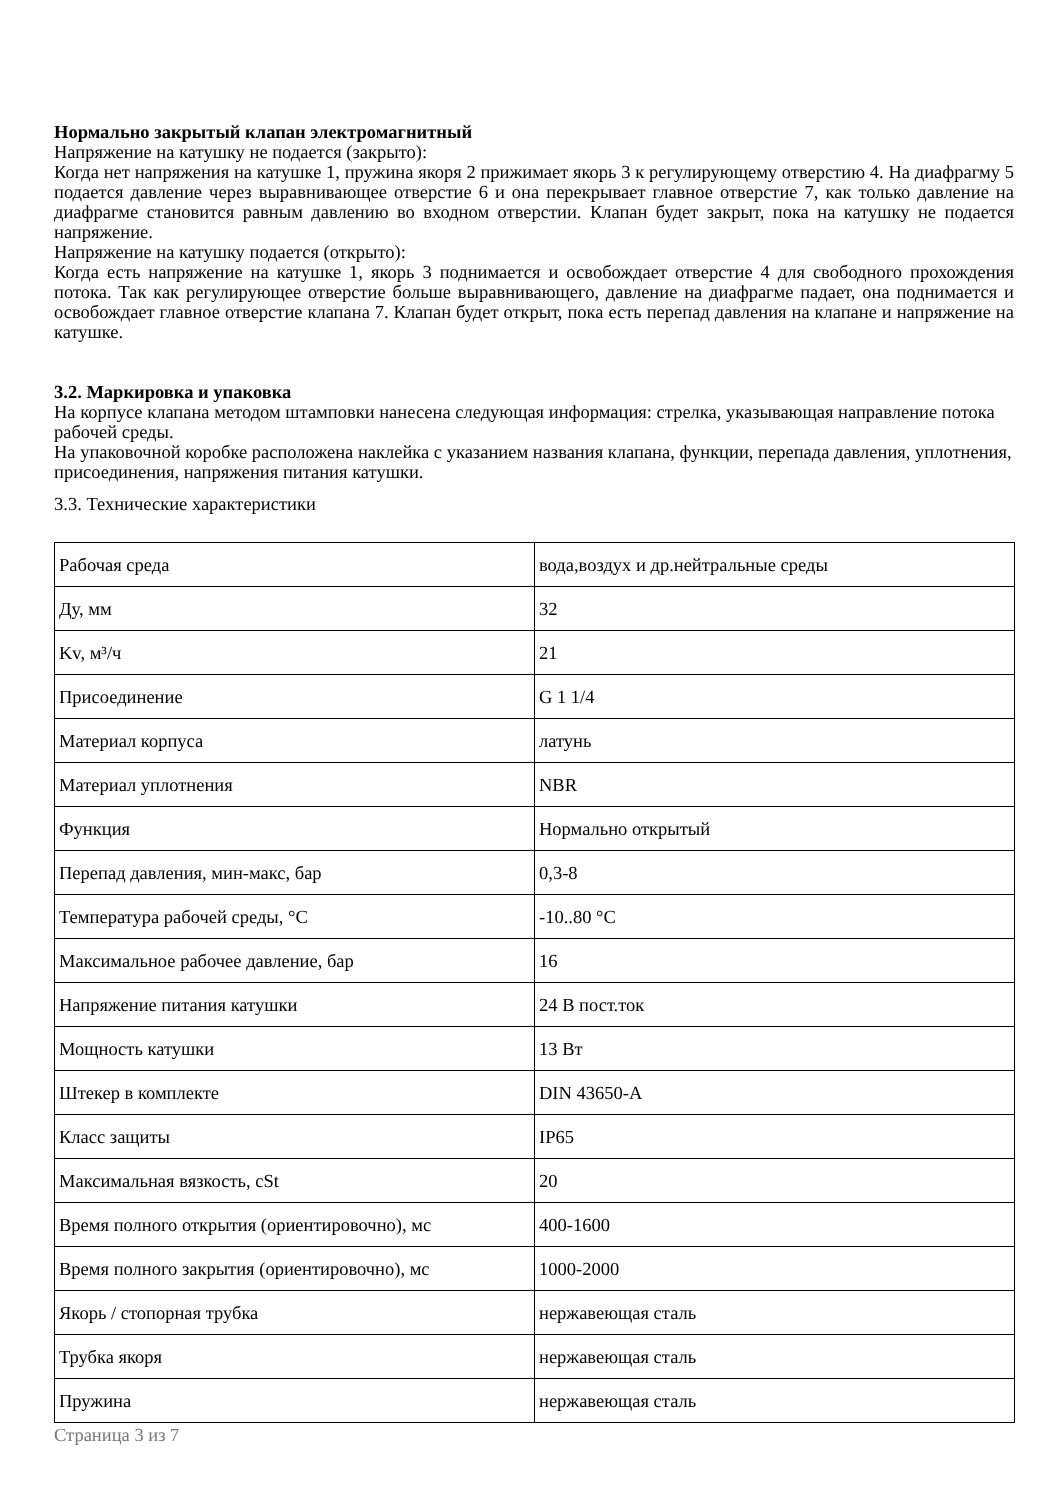Нормально закрытый клапан электромагнитный
Напряжение на катушку не подается (закрыто):
Когда нет напряжения на катушке 1, пружина якоря 2 прижимает якорь 3 к регулирующему отверстию 4. На диафрагму 5 подается давление через выравнивающее отверстие 6 и она перекрывает главное отверстие 7, как только давление на диафрагме становится равным давлению во входном отверстии. Клапан будет закрыт, пока на катушку не подается напряжение.
Напряжение на катушку подается (открыто):
Когда есть напряжение на катушке 1, якорь 3 поднимается и освобождает отверстие 4 для свободного прохождения потока. Так как регулирующее отверстие больше выравнивающего, давление на диафрагме падает, она поднимается и освобождает главное отверстие клапана 7. Клапан будет открыт, пока есть перепад давления на клапане и напряжение на катушке.
3.2. Маркировка и упаковка
На корпусе клапана методом штамповки нанесена следующая информация: стрелка, указывающая направление потока рабочей среды.
На упаковочной коробке расположена наклейка с указанием названия клапана, функции, перепада давления, уплотнения, присоединения, напряжения питания катушки.
3.3. Технические характеристики
| Рабочая среда | вода,воздух и др.нейтральные среды |
| Ду, мм | 32 |
| Kv, м³/ч | 21 |
| Присоединение | G 1 1/4 |
| Материал корпуса | латунь |
| Материал уплотнения | NBR |
| Функция | Нормально открытый |
| Перепад давления, мин-макс, бар | 0,3-8 |
| Температура рабочей среды, °С | -10..80 °С |
| Максимальное рабочее давление, бар | 16 |
| Напряжение питания катушки | 24 В пост.ток |
| Мощность катушки | 13 Вт |
| Штекер в комплекте | DIN 43650-A |
| Класс защиты | IP65 |
| Максимальная вязкость, cSt | 20 |
| Время полного открытия (ориентировочно), мс | 400-1600 |
| Время полного закрытия (ориентировочно), мс | 1000-2000 |
| Якорь / стопорная трубка | нержавеющая сталь |
| Трубка якоря | нержавеющая сталь |
| Пружина | нержавеющая сталь |
Страница 3 из 7